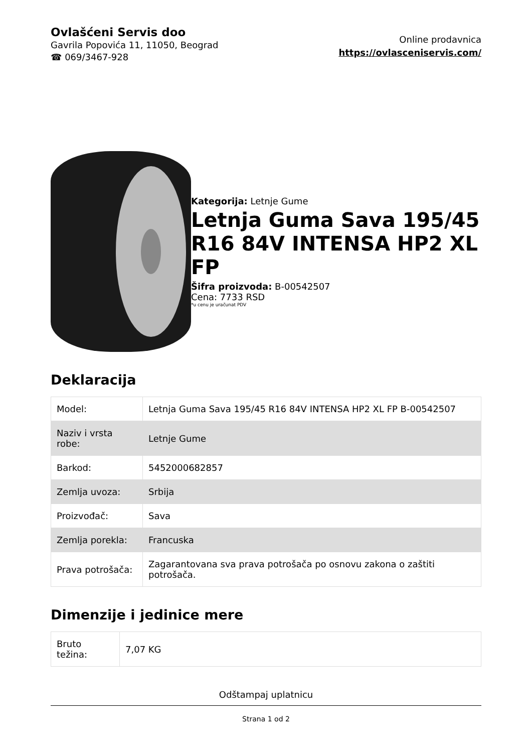Ovlašćeni Servis doo
Gavrila Popovića 11, 11050, Beograd
☎ 069/3467-928
Online prodavnica
https://ovlasceniservis.com/
Kategorija: Letnje Gume
Letnja Guma Sava 195/45 R16 84V INTENSA HP2 XL FP
Šifra proizvoda: B-00542507
Cena: 7733 RSD
*u cenu je uračunat PDV
Deklaracija
| Model: | Letnja Guma Sava 195/45 R16 84V INTENSA HP2 XL FP B-00542507 |
| Naziv i vrsta robe: | Letnje Gume |
| Barkod: | 5452000682857 |
| Zemlja uvoza: | Srbija |
| Proizvođač: | Sava |
| Zemlja porekla: | Francuska |
| Prava potrošača: | Zagarantovana sva prava potrošača po osnovu zakona o zaštiti potrošača. |
Dimenzije i jedinice mere
| Bruto težina: | 7,07 KG |
Odštampaj uplatnicu
Strana 1 od 2